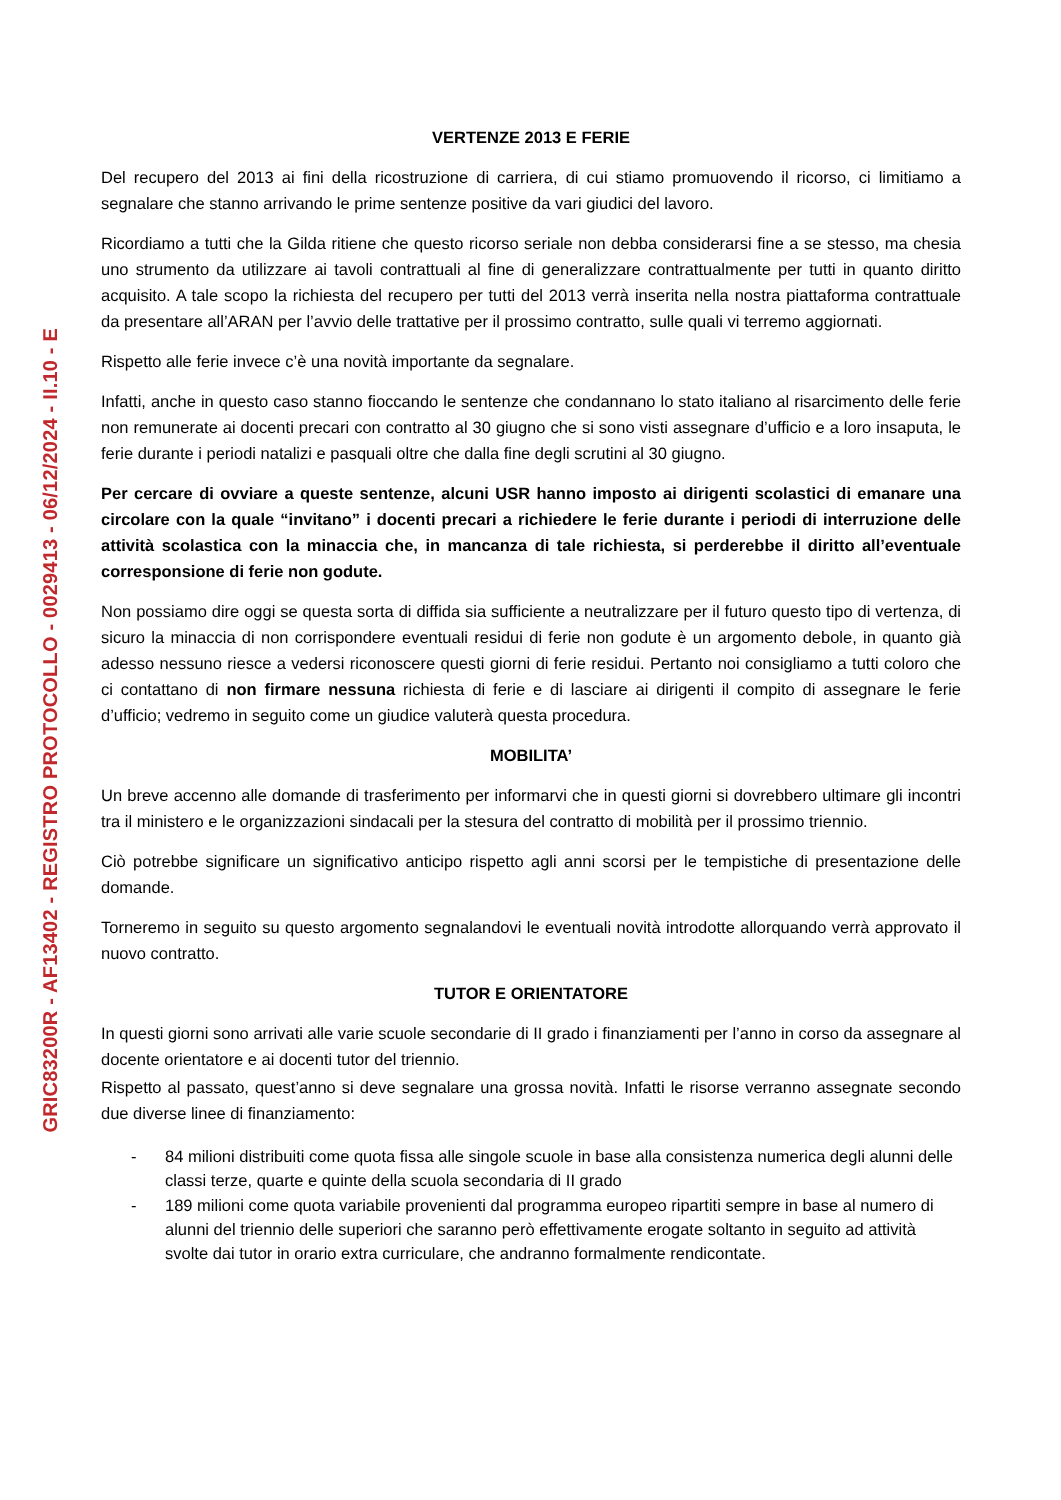GRIC83200R - AF13402 - REGISTRO PROTOCOLLO - 0029413 - 06/12/2024 - II.10 - E
VERTENZE 2013 E FERIE
Del recupero del 2013 ai fini della ricostruzione di carriera, di cui stiamo promuovendo il ricorso, ci limitiamo a segnalare che stanno arrivando le prime sentenze positive da vari giudici del lavoro.
Ricordiamo a tutti che la Gilda ritiene che questo ricorso seriale non debba considerarsi fine a se stesso, ma chesia uno strumento da utilizzare ai tavoli contrattuali al fine di generalizzare contrattualmente per tutti in quanto diritto acquisito. A tale scopo la richiesta del recupero per tutti del 2013 verrà inserita nella nostra piattaforma contrattuale da presentare all’ARAN per l’avvio delle trattative per il prossimo contratto, sulle quali vi terremo aggiornati.
Rispetto alle ferie invece c’è una novità importante da segnalare.
Infatti, anche in questo caso stanno fioccando le sentenze che condannano lo stato italiano al risarcimento delle ferie non remunerate ai docenti precari con contratto al 30 giugno che si sono visti assegnare d’ufficio e a loro insaputa, le ferie durante i periodi natalizi e pasquali oltre che dalla fine degli scrutini al 30 giugno.
Per cercare di ovviare a queste sentenze, alcuni USR hanno imposto ai dirigenti scolastici di emanare una circolare con la quale “invitano” i docenti precari a richiedere le ferie durante i periodi di interruzione delle attività scolastica con la minaccia che, in mancanza di tale richiesta, si perderebbe il diritto all’eventuale corresponsione di ferie non godute.
Non possiamo dire oggi se questa sorta di diffida sia sufficiente a neutralizzare per il futuro questo tipo di vertenza, di sicuro la minaccia di non corrispondere eventuali residui di ferie non godute è un argomento debole, in quanto già adesso nessuno riesce a vedersi riconoscere questi giorni di ferie residui. Pertanto noi consigliamo a tutti coloro che ci contattano di non firmare nessuna richiesta di ferie e di lasciare ai dirigenti il compito di assegnare le ferie d’ufficio; vedremo in seguito come un giudice valuterà questa procedura.
MOBILITA’
Un breve accenno alle domande di trasferimento per informarvi che in questi giorni si dovrebbero ultimare gli incontri tra il ministero e le organizzazioni sindacali per la stesura del contratto di mobilità per il prossimo triennio.
Ciò potrebbe significare un significativo anticipo rispetto agli anni scorsi per le tempistiche di presentazione delle domande.
Torneremo in seguito su questo argomento segnalandovi le eventuali novità introdotte allorquando verrà approvato il nuovo contratto.
TUTOR E ORIENTATORE
In questi giorni sono arrivati alle varie scuole secondarie di II grado i finanziamenti per l’anno in corso da assegnare al docente orientatore e ai docenti tutor del triennio.
Rispetto al passato, quest’anno si deve segnalare una grossa novità. Infatti le risorse verranno assegnate secondo due diverse linee di finanziamento:
- 84 milioni distribuiti come quota fissa alle singole scuole in base alla consistenza numerica degli alunni delle classi terze, quarte e quinte della scuola secondaria di II grado
- 189 milioni come quota variabile provenienti dal programma europeo ripartiti sempre in base al numero di alunni del triennio delle superiori che saranno però effettivamente erogate soltanto in seguito ad attività svolte dai tutor in orario extra curriculare, che andranno formalmente rendicontate.